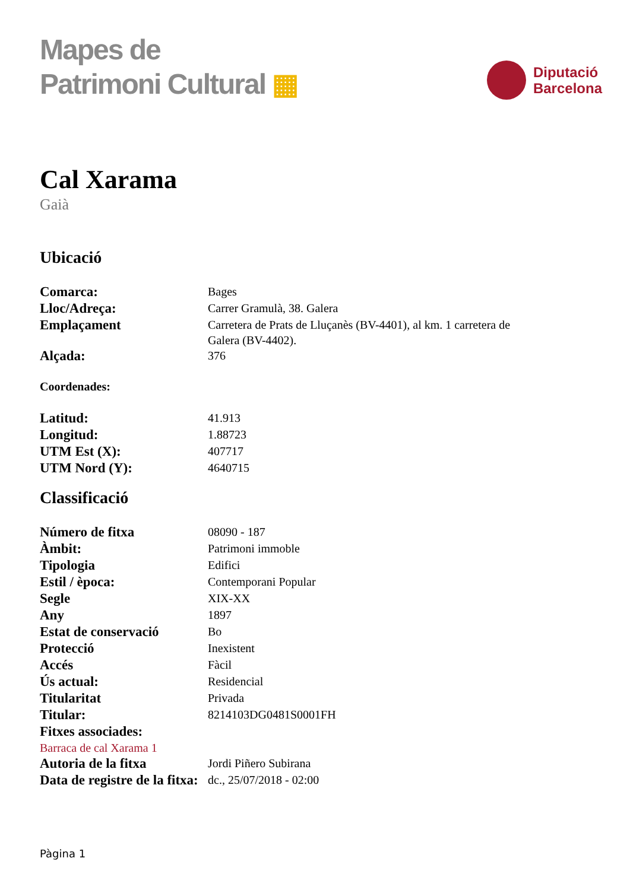Mapes de
Patrimoni Cultural ▦
Diputació
Barcelona
Cal Xarama
Gaià
Ubicació
| Comarca: | Bages |
| Lloc/Adreça: | Carrer Gramulà, 38. Galera |
| Emplaçament | Carretera de Prats de Lluçanès (BV-4401), al km. 1 carretera de Galera (BV-4402). |
| Alçada: | 376 |
Coordenades:
| Latitud: | 41.913 |
| Longitud: | 1.88723 |
| UTM Est (X): | 407717 |
| UTM Nord (Y): | 4640715 |
Classificació
| Número de fitxa | 08090 - 187 |
| Àmbit: | Patrimoni immoble |
| Tipologia | Edifici |
| Estil / època: | Contemporani Popular |
| Segle | XIX-XX |
| Any | 1897 |
| Estat de conservació | Bo |
| Protecció | Inexistent |
| Accés | Fàcil |
| Ús actual: | Residencial |
| Titularitat | Privada |
| Titular: | 8214103DG0481S0001FH |
| Fitxes associades: | |
| Barraca de cal Xarama 1 | |
| Autoria de la fitxa | Jordi Piñero Subirana |
| Data de registre de la fitxa: | dc., 25/07/2018 - 02:00 |
Pàgina 1